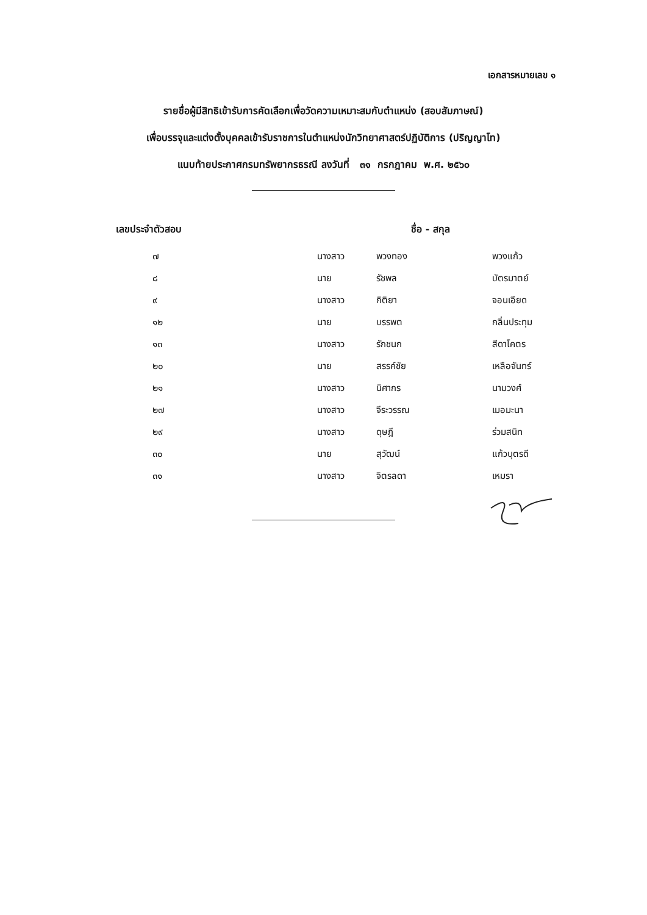เอกสารหมายเลข ๑
รายชื่อผู้มีสิทธิเข้ารับการคัดเลือกเพื่อวัดความเหมาะสมกับตำแหน่ง (สอบสัมภาษณ์)
เพื่อบรรจุและแต่งตั้งบุคคลเข้ารับราชการในตำแหน่งนักวิทยาศาสตร์ปฏิบัติการ (ปริญญาโท)
แนบท้ายประกาศกรมทรัพยากรธรณี ลงวันที่ ๓๑ กรกฎาคม พ.ศ. ๒๕๖๐
| เลขประจำตัวสอบ | ชื่อ - สกุล | | |
| --- | --- | --- | --- |
| ๗ | นางสาว | พวงทอง | พวงแก้ว |
| ๘ | นาย | รัชพล | บัตรมาตย์ |
| ๙ | นางสาว | กิติยา | จอนเอียด |
| ๑๒ | นาย | บรรพต | กลิ่นประทุม |
| ๑๓ | นางสาว | รักชนก | สีดาโคตร |
| ๒๐ | นาย | สรรค์ชัย | เหลือจันทร์ |
| ๒๑ | นางสาว | นิศากร | นามวงศ์ |
| ๒๗ | นางสาว | จีระวรรณ | เมอมะนา |
| ๒๙ | นางสาว | ดุษฎี | ร่วมสนิท |
| ๓๐ | นาย | สุวัฒน์ | แก้วบุตรดี |
| ๓๑ | นางสาว | จิตรลดา | เหมรา |